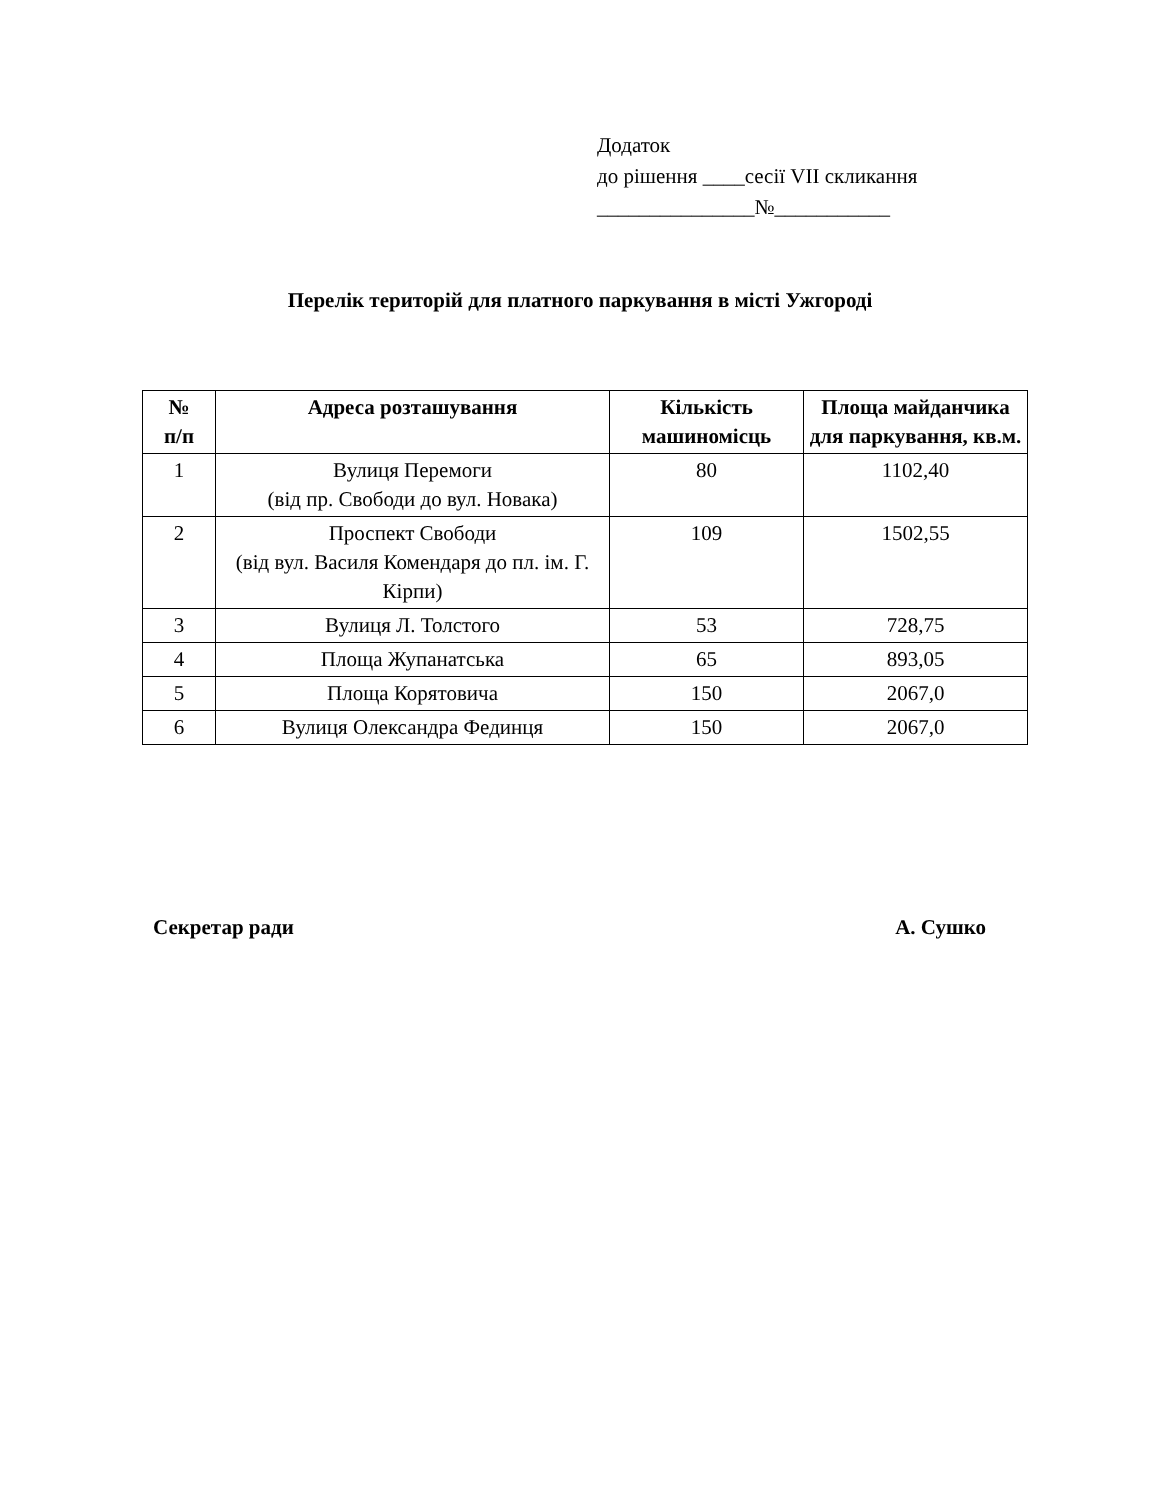Додаток
до рішення ____сесії VII скликання
_______________№___________
Перелік територій для платного паркування в місті Ужгороді
| № п/п | Адреса розташування | Кількість машиномісць | Площа майданчика для паркування, кв.м. |
| --- | --- | --- | --- |
| 1 | Вулиця Перемоги (від пр. Свободи до вул. Новака) | 80 | 1102,40 |
| 2 | Проспект Свободи (від вул. Василя Комендаря до пл. ім. Г. Кірпи) | 109 | 1502,55 |
| 3 | Вулиця Л. Толстого | 53 | 728,75 |
| 4 | Площа Жупанатська | 65 | 893,05 |
| 5 | Площа Корятовича | 150 | 2067,0 |
| 6 | Вулиця Олександра Фединця | 150 | 2067,0 |
Секретар ради А. Сушко